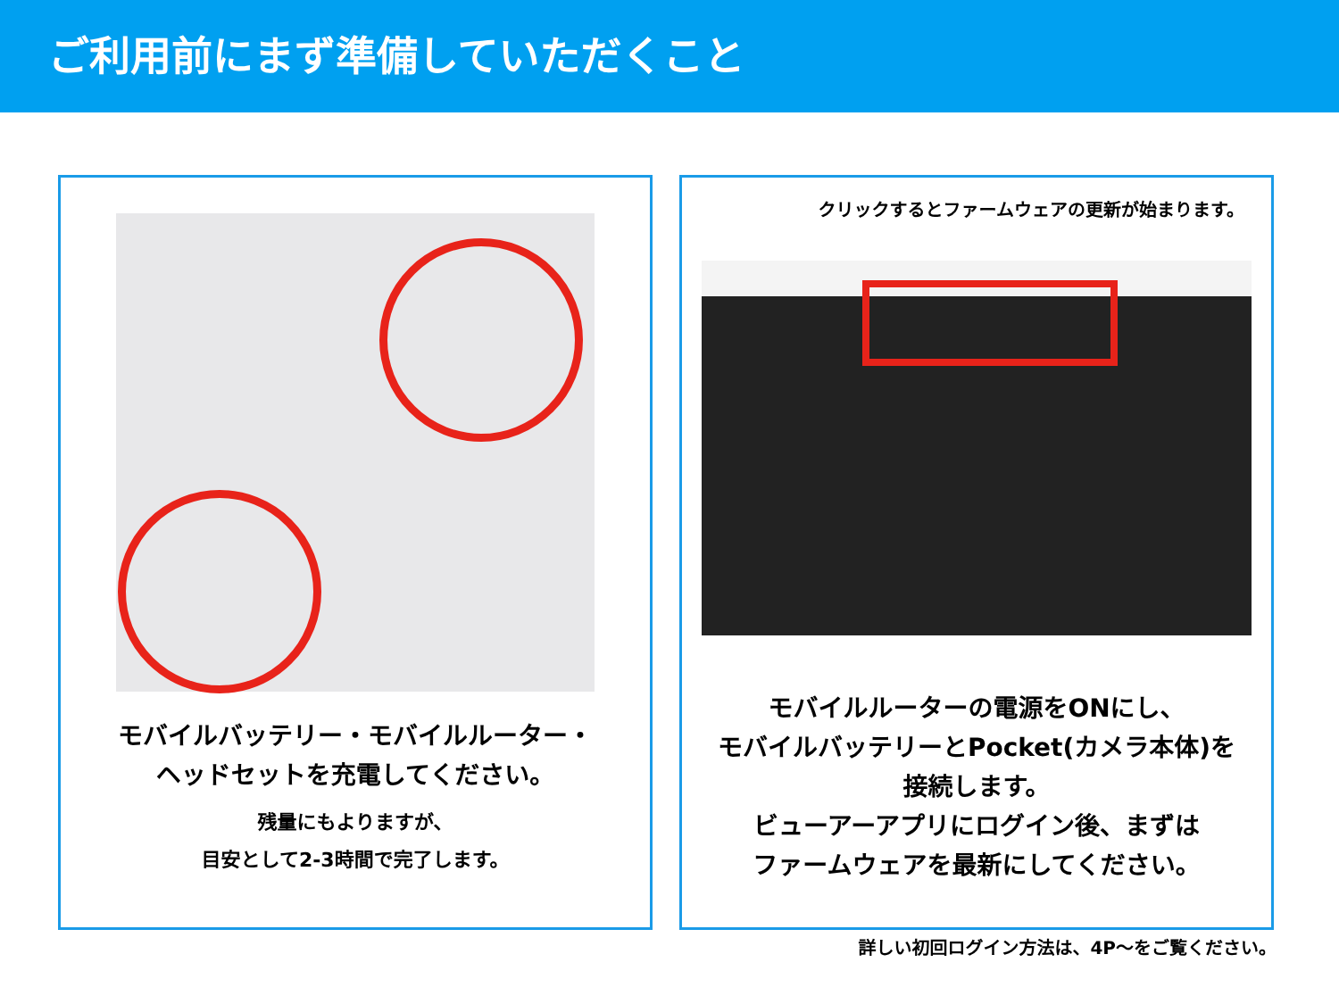ご利用前にまず準備していただくこと
モバイルバッテリー・モバイルルーター・
ヘッドセットを充電してください。
残量にもよりますが、
目安として2-3時間で完了します。
クリックするとファームウェアの更新が始まります。
モバイルルーターの電源をONにし、
モバイルバッテリーとPocket(カメラ本体)を
接続します。
ビューアーアプリにログイン後、まずは
ファームウェアを最新にしてください。
詳しい初回ログイン方法は、4P〜をご覧ください。